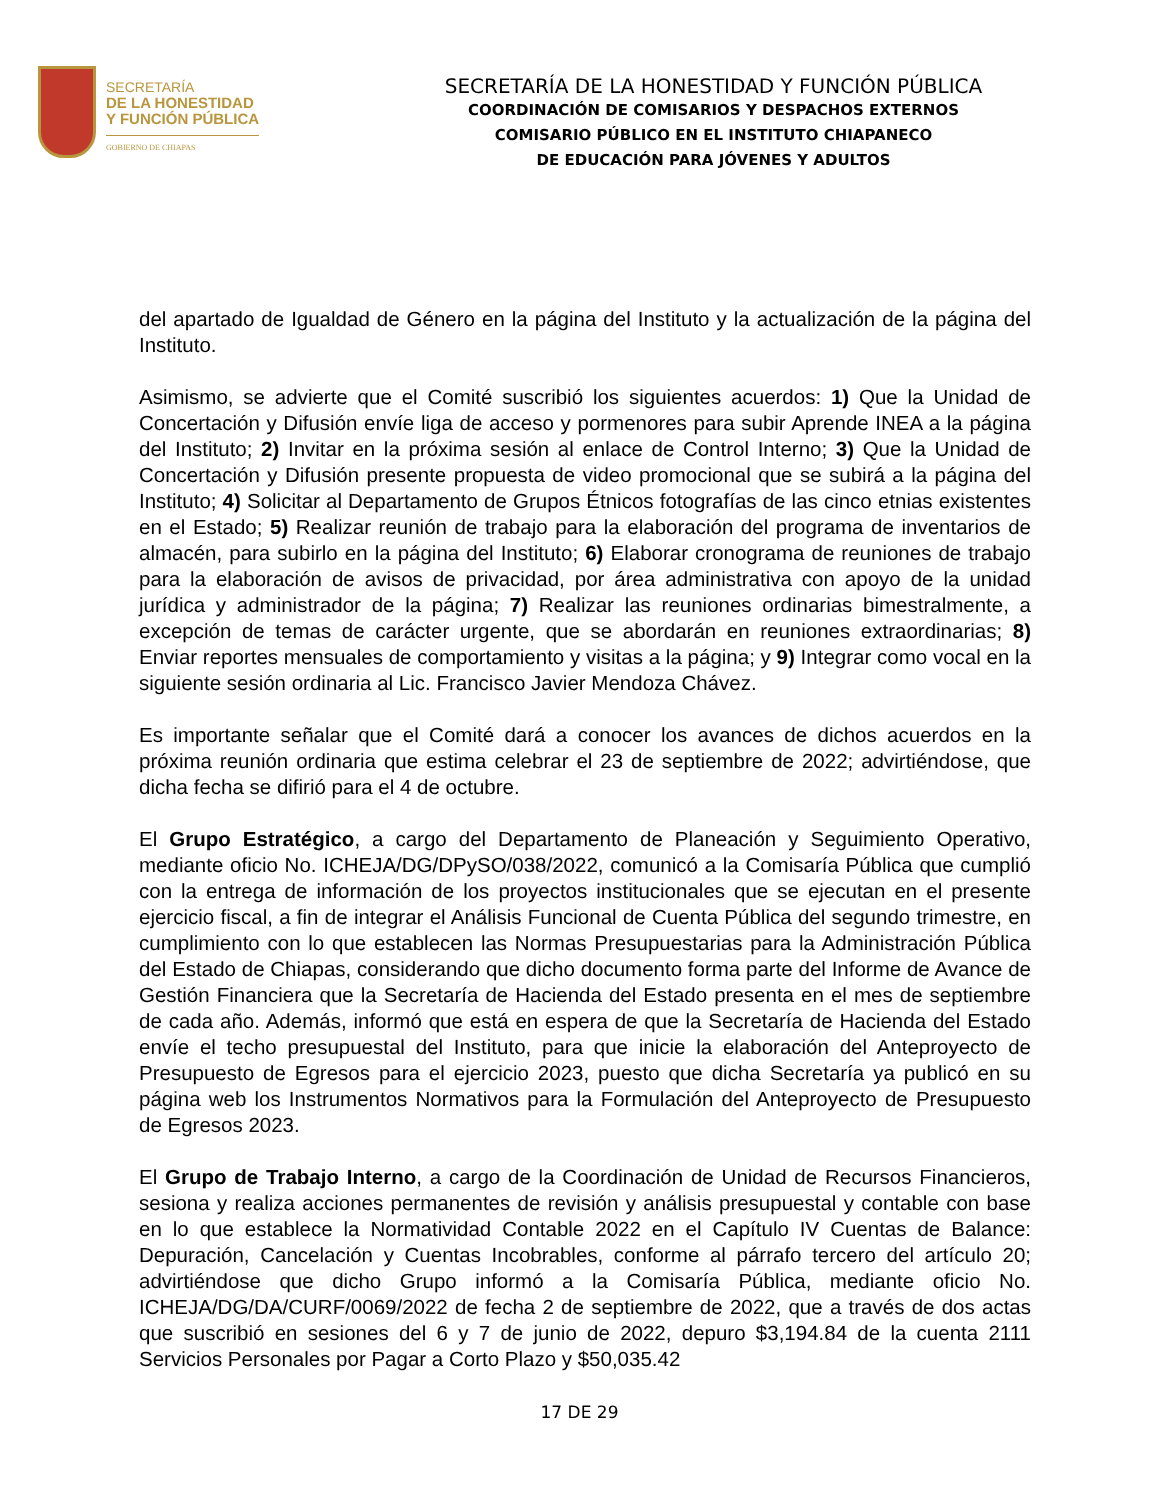SECRETARÍA
DE LA HONESTIDAD
Y FUNCIÓN PÚBLICA
GOBIERNO DE CHIAPAS
SECRETARÍA DE LA HONESTIDAD Y FUNCIÓN PÚBLICA
COORDINACIÓN DE COMISARIOS Y DESPACHOS EXTERNOS
COMISARIO PÚBLICO EN EL INSTITUTO CHIAPANECO
DE EDUCACIÓN PARA JÓVENES Y ADULTOS
del apartado de Igualdad de Género en la página del Instituto y la actualización de la página del Instituto.
Asimismo, se advierte que el Comité suscribió los siguientes acuerdos: 1) Que la Unidad de Concertación y Difusión envíe liga de acceso y pormenores para subir Aprende INEA a la página del Instituto; 2) Invitar en la próxima sesión al enlace de Control Interno; 3) Que la Unidad de Concertación y Difusión presente propuesta de video promocional que se subirá a la página del Instituto; 4) Solicitar al Departamento de Grupos Étnicos fotografías de las cinco etnias existentes en el Estado; 5) Realizar reunión de trabajo para la elaboración del programa de inventarios de almacén, para subirlo en la página del Instituto; 6) Elaborar cronograma de reuniones de trabajo para la elaboración de avisos de privacidad, por área administrativa con apoyo de la unidad jurídica y administrador de la página; 7) Realizar las reuniones ordinarias bimestralmente, a excepción de temas de carácter urgente, que se abordarán en reuniones extraordinarias; 8) Enviar reportes mensuales de comportamiento y visitas a la página; y 9) Integrar como vocal en la siguiente sesión ordinaria al Lic. Francisco Javier Mendoza Chávez.
Es importante señalar que el Comité dará a conocer los avances de dichos acuerdos en la próxima reunión ordinaria que estima celebrar el 23 de septiembre de 2022; advirtiéndose, que dicha fecha se difirió para el 4 de octubre.
El Grupo Estratégico, a cargo del Departamento de Planeación y Seguimiento Operativo, mediante oficio No. ICHEJA/DG/DPySO/038/2022, comunicó a la Comisaría Pública que cumplió con la entrega de información de los proyectos institucionales que se ejecutan en el presente ejercicio fiscal, a fin de integrar el Análisis Funcional de Cuenta Pública del segundo trimestre, en cumplimiento con lo que establecen las Normas Presupuestarias para la Administración Pública del Estado de Chiapas, considerando que dicho documento forma parte del Informe de Avance de Gestión Financiera que la Secretaría de Hacienda del Estado presenta en el mes de septiembre de cada año. Además, informó que está en espera de que la Secretaría de Hacienda del Estado envíe el techo presupuestal del Instituto, para que inicie la elaboración del Anteproyecto de Presupuesto de Egresos para el ejercicio 2023, puesto que dicha Secretaría ya publicó en su página web los Instrumentos Normativos para la Formulación del Anteproyecto de Presupuesto de Egresos 2023.
El Grupo de Trabajo Interno, a cargo de la Coordinación de Unidad de Recursos Financieros, sesiona y realiza acciones permanentes de revisión y análisis presupuestal y contable con base en lo que establece la Normatividad Contable 2022 en el Capítulo IV Cuentas de Balance: Depuración, Cancelación y Cuentas Incobrables, conforme al párrafo tercero del artículo 20; advirtiéndose que dicho Grupo informó a la Comisaría Pública, mediante oficio No. ICHEJA/DG/DA/CURF/0069/2022 de fecha 2 de septiembre de 2022, que a través de dos actas que suscribió en sesiones del 6 y 7 de junio de 2022, depuro $3,194.84 de la cuenta 2111 Servicios Personales por Pagar a Corto Plazo y $50,035.42
17 DE 29